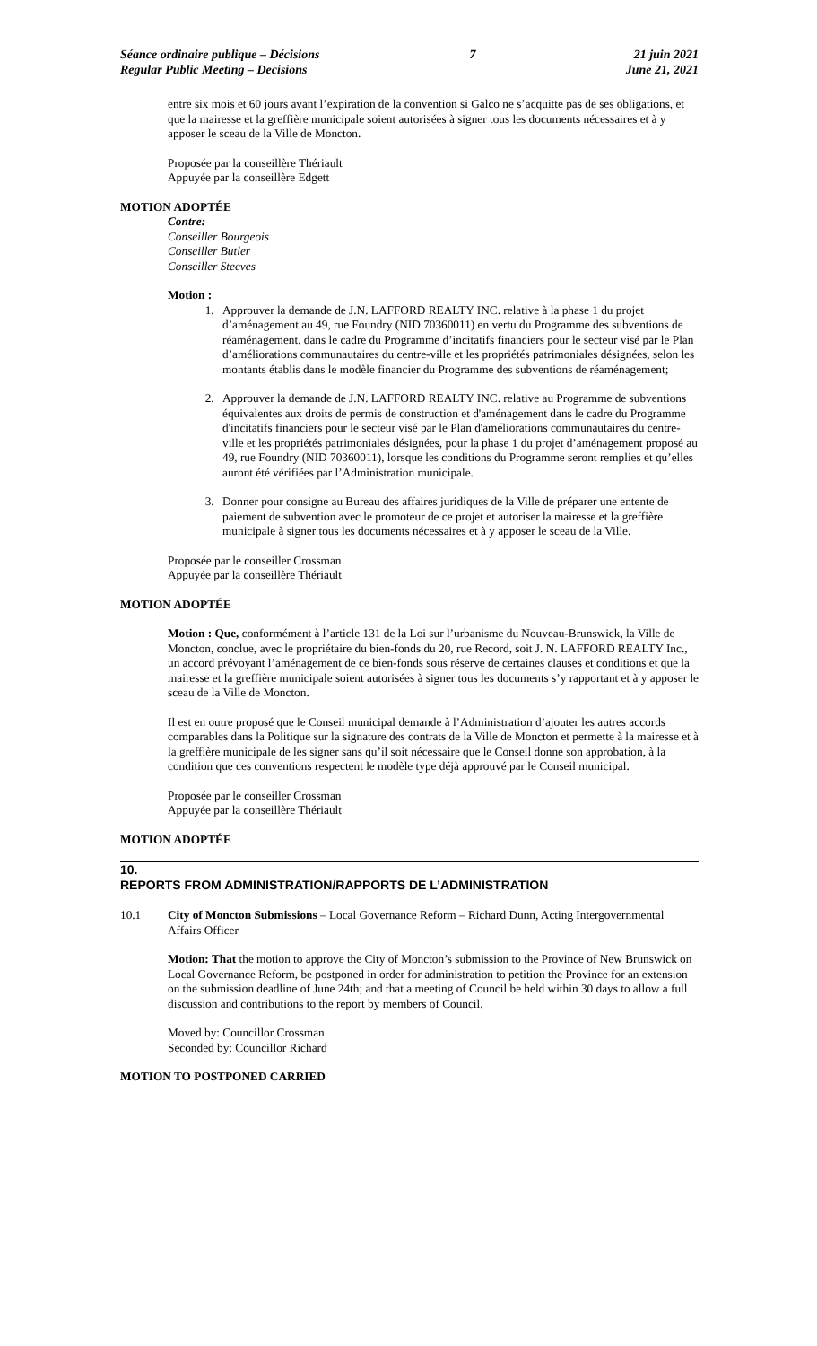Séance ordinaire publique – Décisions
Regular Public Meeting – Decisions
7 21 juin 2021
June 21, 2021
entre six mois et 60 jours avant l’expiration de la convention si Galco ne s’acquitte pas de ses obligations, et que la mairesse et la greffière municipale soient autorisées à signer tous les documents nécessaires et à y apposer le sceau de la Ville de Moncton.
Proposée par la conseillère Thériault
Appuyée par la conseillère Edgett
MOTION ADOPTÉE
Contre:
Conseiller Bourgeois
Conseiller Butler
Conseiller Steeves
Motion :
1. Approuver la demande de J.N. LAFFORD REALTY INC. relative à la phase 1 du projet d’aménagement au 49, rue Foundry (NID 70360011) en vertu du Programme des subventions de réaménagement, dans le cadre du Programme d’incitatifs financiers pour le secteur visé par le Plan d’améliorations communautaires du centre-ville et les propriétés patrimoniales désignées, selon les montants établis dans le modèle financier du Programme des subventions de réaménagement;
2. Approuver la demande de J.N. LAFFORD REALTY INC. relative au Programme de subventions équivalentes aux droits de permis de construction et d'aménagement dans le cadre du Programme d'incitatifs financiers pour le secteur visé par le Plan d'améliorations communautaires du centre-ville et les propriétés patrimoniales désignées, pour la phase 1 du projet d’aménagement proposé au 49, rue Foundry (NID 70360011), lorsque les conditions du Programme seront remplies et qu’elles auront été vérifiées par l’Administration municipale.
3. Donner pour consigne au Bureau des affaires juridiques de la Ville de préparer une entente de paiement de subvention avec le promoteur de ce projet et autoriser la mairesse et la greffière municipale à signer tous les documents nécessaires et à y apposer le sceau de la Ville.
Proposée par le conseiller Crossman
Appuyée par la conseillère Thériault
MOTION ADOPTÉE
Motion : Que, conformément à l’article 131 de la Loi sur l’urbanisme du Nouveau-Brunswick, la Ville de Moncton, conclue, avec le propriétaire du bien-fonds du 20, rue Record, soit J. N. LAFFORD REALTY Inc., un accord prévoyant l’aménagement de ce bien-fonds sous réserve de certaines clauses et conditions et que la mairesse et la greffière municipale soient autorisées à signer tous les documents s’y rapportant et à y apposer le sceau de la Ville de Moncton.
Il est en outre proposé que le Conseil municipal demande à l’Administration d’ajouter les autres accords comparables dans la Politique sur la signature des contrats de la Ville de Moncton et permette à la mairesse et à la greffière municipale de les signer sans qu’il soit nécessaire que le Conseil donne son approbation, à la condition que ces conventions respectent le modèle type déjà approuvé par le Conseil municipal.
Proposée par le conseiller Crossman
Appuyée par la conseillère Thériault
MOTION ADOPTÉE
10.
REPORTS FROM ADMINISTRATION/RAPPORTS DE L’ADMINISTRATION
10.1 City of Moncton Submissions – Local Governance Reform – Richard Dunn, Acting Intergovernmental Affairs Officer
Motion: That the motion to approve the City of Moncton’s submission to the Province of New Brunswick on Local Governance Reform, be postponed in order for administration to petition the Province for an extension on the submission deadline of June 24th; and that a meeting of Council be held within 30 days to allow a full discussion and contributions to the report by members of Council.
Moved by: Councillor Crossman
Seconded by: Councillor Richard
MOTION TO POSTPONED CARRIED